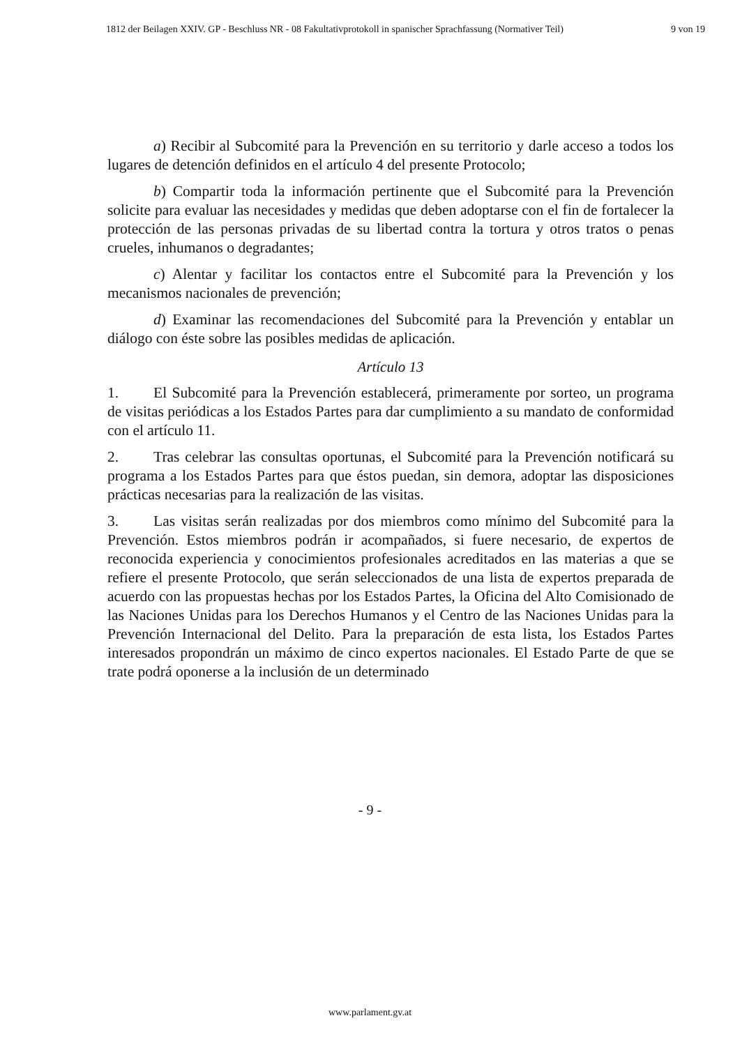1812 der Beilagen XXIV. GP - Beschluss NR - 08 Fakultativprotokoll in spanischer Sprachfassung (Normativer Teil) 9 von 19
a) Recibir al Subcomité para la Prevención en su territorio y darle acceso a todos los lugares de detención definidos en el artículo 4 del presente Protocolo;
b) Compartir toda la información pertinente que el Subcomité para la Prevención solicite para evaluar las necesidades y medidas que deben adoptarse con el fin de fortalecer la protección de las personas privadas de su libertad contra la tortura y otros tratos o penas crueles, inhumanos o degradantes;
c) Alentar y facilitar los contactos entre el Subcomité para la Prevención y los mecanismos nacionales de prevención;
d) Examinar las recomendaciones del Subcomité para la Prevención y entablar un diálogo con éste sobre las posibles medidas de aplicación.
Artículo 13
1. El Subcomité para la Prevención establecerá, primeramente por sorteo, un programa de visitas periódicas a los Estados Partes para dar cumplimiento a su mandato de conformidad con el artículo 11.
2. Tras celebrar las consultas oportunas, el Subcomité para la Prevención notificará su programa a los Estados Partes para que éstos puedan, sin demora, adoptar las disposiciones prácticas necesarias para la realización de las visitas.
3. Las visitas serán realizadas por dos miembros como mínimo del Subcomité para la Prevención. Estos miembros podrán ir acompañados, si fuere necesario, de expertos de reconocida experiencia y conocimientos profesionales acreditados en las materias a que se refiere el presente Protocolo, que serán seleccionados de una lista de expertos preparada de acuerdo con las propuestas hechas por los Estados Partes, la Oficina del Alto Comisionado de las Naciones Unidas para los Derechos Humanos y el Centro de las Naciones Unidas para la Prevención Internacional del Delito. Para la preparación de esta lista, los Estados Partes interesados propondrán un máximo de cinco expertos nacionales. El Estado Parte de que se trate podrá oponerse a la inclusión de un determinado
- 9 -
www.parlament.gv.at